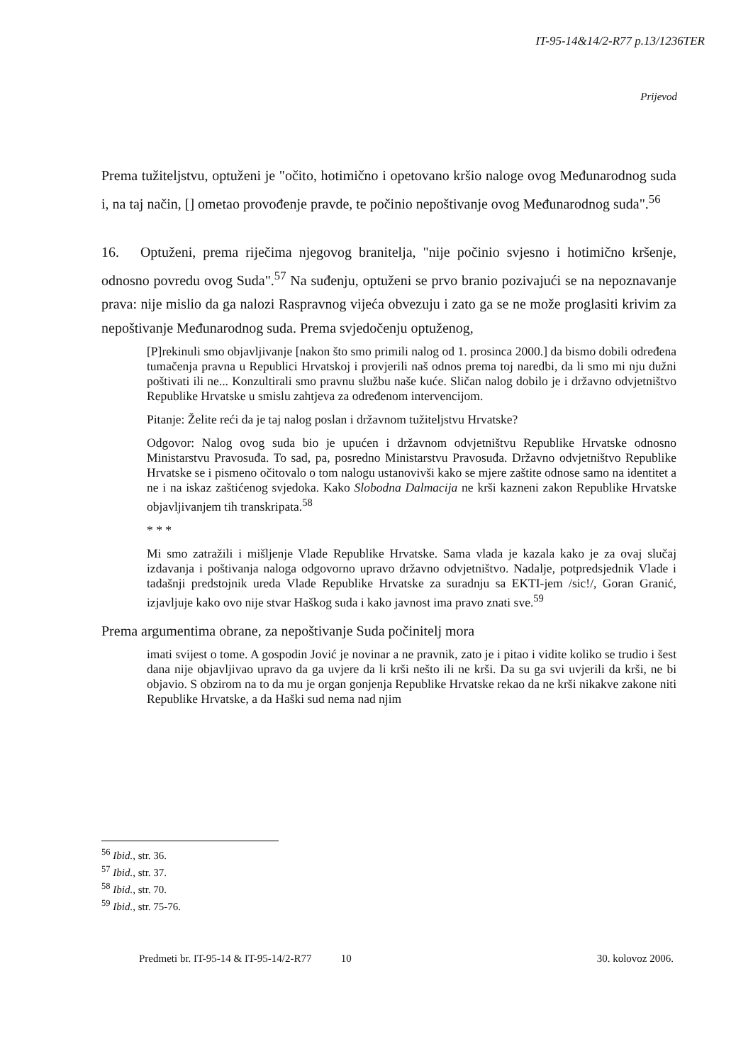IT-95-14&14/2-R77 p.13/1236TER
Prijevod
Prema tužiteljstvu, optuženi je "očito, hotimično i opetovano kršio naloge ovog Međunarodnog suda i, na taj način, [] ometao provođenje pravde, te počinio nepoštivanje ovog Međunarodnog suda".<sup>56</sup>
16. Optuženi, prema riječima njegovog branitelja, "nije počinio svjesno i hotimično kršenje, odnosno povredu ovog Suda".<sup>57</sup> Na suđenju, optuženi se prvo branio pozivajući se na nepoznavanje prava: nije mislio da ga nalozi Raspravnog vijeća obvezuju i zato ga se ne može proglasiti krivim za nepoštivanje Međunarodnog suda. Prema svjedočenju optuženog,
[P]rekinuli smo objavljivanje [nakon što smo primili nalog od 1. prosinca 2000.] da bismo dobili određena tumačenja pravna u Republici Hrvatskoj i provjerili naš odnos prema toj naredbi, da li smo mi nju dužni poštivati ili ne... Konzultirali smo pravnu službu naše kuće. Sličan nalog dobilo je i državno odvjetništvo Republike Hrvatske u smislu zahtjeva za određenom intervencijom.
Pitanje: Želite reći da je taj nalog poslan i državnom tužiteljstvu Hrvatske?
Odgovor: Nalog ovog suda bio je upućen i državnom odvjetništvu Republike Hrvatske odnosno Ministarstvu Pravosuđa. To sad, pa, posredno Ministarstvu Pravosuđa. Državno odvjetništvo Republike Hrvatske se i pismeno očitovalo o tom nalogu ustanovivši kako se mjere zaštite odnose samo na identitet a ne i na iskaz zaštićenog svjedoka. Kako Slobodna Dalmacija ne krši kazneni zakon Republike Hrvatske objavljivanjem tih transkripata.<sup>58</sup>
* * *
Mi smo zatražili i mišljenje Vlade Republike Hrvatske. Sama vlada je kazala kako je za ovaj slučaj izdavanja i poštivanja naloga odgovorno upravo državno odvjetništvo. Nadalje, potpredsjednik Vlade i tadašnji predstojnik ureda Vlade Republike Hrvatske za suradnju sa EKTI-jem /sic!/, Goran Granić, izjavljuje kako ovo nije stvar Haškog suda i kako javnost ima pravo znati sve.<sup>59</sup>
Prema argumentima obrane, za nepoštivanje Suda počinitelj mora
imati svijest o tome. A gospodin Jović je novinar a ne pravnik, zato je i pitao i vidite koliko se trudio i šest dana nije objavljivao upravo da ga uvjere da li krši nešto ili ne krši. Da su ga svi uvjerili da krši, ne bi objavio. S obzirom na to da mu je organ gonjenja Republike Hrvatske rekao da ne krši nikakve zakone niti Republike Hrvatske, a da Haški sud nema nad njim
<sup>56</sup> Ibid., str. 36.
<sup>57</sup> Ibid., str. 37.
<sup>58</sup> Ibid., str. 70.
<sup>59</sup> Ibid., str. 75-76.
Predmeti br. IT-95-14 & IT-95-14/2-R77 10 30. kolovoz 2006.